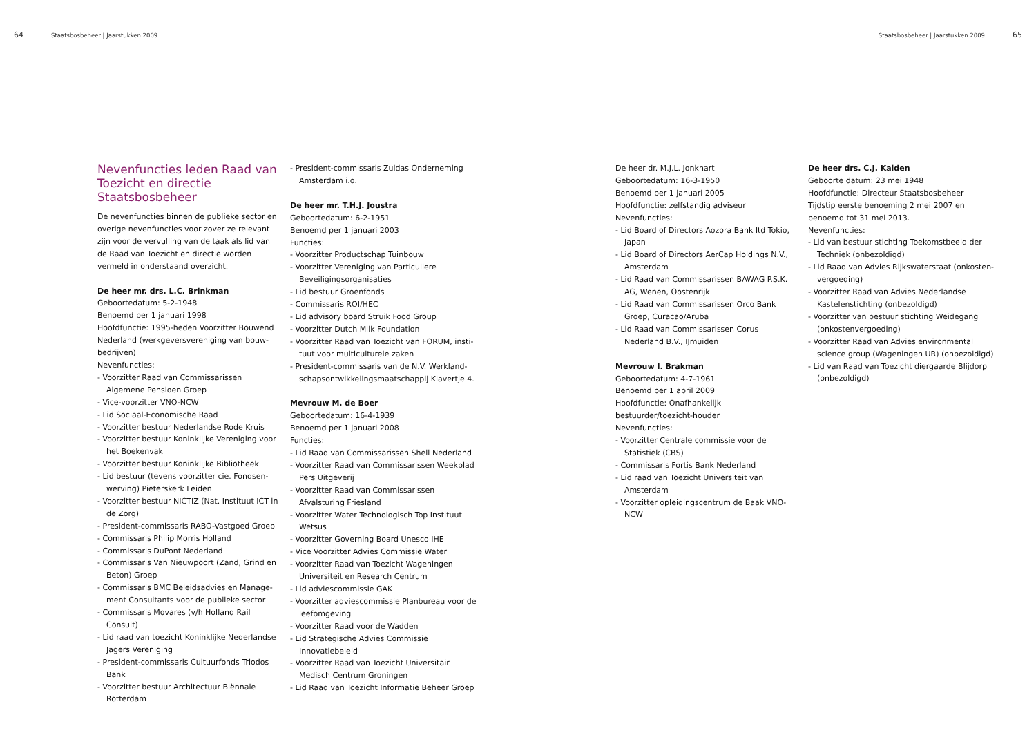64 Staatsbosbeheer | Jaarstukken 2009
Staatsbosbeheer | Jaarstukken 2009 65
Nevenfuncties leden Raad van Toezicht en directie Staatsbosbeheer
De nevenfuncties binnen de publieke sector en overige nevenfuncties voor zover ze relevant zijn voor de vervulling van de taak als lid van de Raad van Toezicht en directie worden vermeld in onderstaand overzicht.
De heer mr. drs. L.C. Brinkman
Geboortedatum: 5-2-1948
Benoemd per 1 januari 1998
Hoofdfunctie: 1995-heden Voorzitter Bouwend Nederland (werkgeversvereniging van bouw-bedrijven)
Nevenfuncties:
- Voorzitter Raad van Commissarissen Algemene Pensioen Groep
- Vice-voorzitter VNO-NCW
- Lid Sociaal-Economische Raad
- Voorzitter bestuur Nederlandse Rode Kruis
- Voorzitter bestuur Koninklijke Vereniging voor het Boekenvak
- Voorzitter bestuur Koninklijke Bibliotheek
- Lid bestuur (tevens voorzitter cie. Fondsen-werving) Pieterskerk Leiden
- Voorzitter bestuur NICTIZ (Nat. Instituut ICT in de Zorg)
- President-commissaris RABO-Vastgoed Groep
- Commissaris Philip Morris Holland
- Commissaris DuPont Nederland
- Commissaris Van Nieuwpoort (Zand, Grind en Beton) Groep
- Commissaris BMC Beleidsadvies en Manage-ment Consultants voor de publieke sector
- Commissaris Movares (v/h Holland Rail Consult)
- Lid raad van toezicht Koninklijke Nederlandse Jagers Vereniging
- President-commissaris Cultuurfonds Triodos Bank
- Voorzitter bestuur Architectuur Biënnale Rotterdam
- President-commissaris Zuidas Onderneming Amsterdam i.o.
De heer mr. T.H.J. Joustra
Geboortedatum: 6-2-1951
Benoemd per 1 januari 2003
Functies:
- Voorzitter Productschap Tuinbouw
- Voorzitter Vereniging van Particuliere Beveiligingsorganisaties
- Lid bestuur Groenfonds
- Commissaris ROI/HEC
- Lid advisory board Struik Food Group
- Voorzitter Dutch Milk Foundation
- Voorzitter Raad van Toezicht van FORUM, insti-tuut voor multiculturele zaken
- President-commissaris van de N.V. Werkland-schapsontwikkelingsmaatschappij Klavertje 4.
Mevrouw M. de Boer
Geboortedatum: 16-4-1939
Benoemd per 1 januari 2008
Functies:
- Lid Raad van Commissarissen Shell Nederland
- Voorzitter Raad van Commissarissen Weekblad Pers Uitgeverij
- Voorzitter Raad van Commissarissen Afvalsturing Friesland
- Voorzitter Water Technologisch Top Instituut Wetsus
- Voorzitter Governing Board Unesco IHE
- Vice Voorzitter Advies Commissie Water
- Voorzitter Raad van Toezicht Wageningen Universiteit en Research Centrum
- Lid adviescommissie GAK
- Voorzitter adviescommissie Planbureau voor de leefomgeving
- Voorzitter Raad voor de Wadden
- Lid Strategische Advies Commissie Innovatiebeleid
- Voorzitter Raad van Toezicht Universitair Medisch Centrum Groningen
- Lid Raad van Toezicht Informatie Beheer Groep
De heer dr. M.J.L. Jonkhart
Geboortedatum: 16-3-1950
Benoemd per 1 januari 2005
Hoofdfunctie: zelfstandig adviseur
Nevenfuncties:
- Lid Board of Directors Aozora Bank ltd Tokio, Japan
- Lid Board of Directors AerCap Holdings N.V., Amsterdam
- Lid Raad van Commissarissen BAWAG P.S.K. AG, Wenen, Oostenrijk
- Lid Raad van Commissarissen Orco Bank Groep, Curacao/Aruba
- Lid Raad van Commissarissen Corus Nederland B.V., IJmuiden
Mevrouw I. Brakman
Geboortedatum: 4-7-1961
Benoemd per 1 april 2009
Hoofdfunctie: Onafhankelijk bestuurder/toezicht-houder
Nevenfuncties:
- Voorzitter Centrale commissie voor de Statistiek (CBS)
- Commissaris Fortis Bank Nederland
- Lid raad van Toezicht Universiteit van Amsterdam
- Voorzitter opleidingscentrum de Baak VNO-NCW
De heer drs. C.J. Kalden
Geboorte datum: 23 mei 1948
Hoofdfunctie: Directeur Staatsbosbeheer
Tijdstip eerste benoeming 2 mei 2007 en benoemd tot 31 mei 2013.
Nevenfuncties:
- Lid van bestuur stichting Toekomstbeeld der Techniek (onbezoldigd)
- Lid Raad van Advies Rijkswaterstaat (onkosten-vergoeding)
- Voorzitter Raad van Advies Nederlandse Kastelenstichting (onbezoldigd)
- Voorzitter van bestuur stichting Weidegang (onkostenvergoeding)
- Voorzitter Raad van Advies environmental science group (Wageningen UR) (onbezoldigd)
- Lid van Raad van Toezicht diergaarde Blijdorp (onbezoldigd)